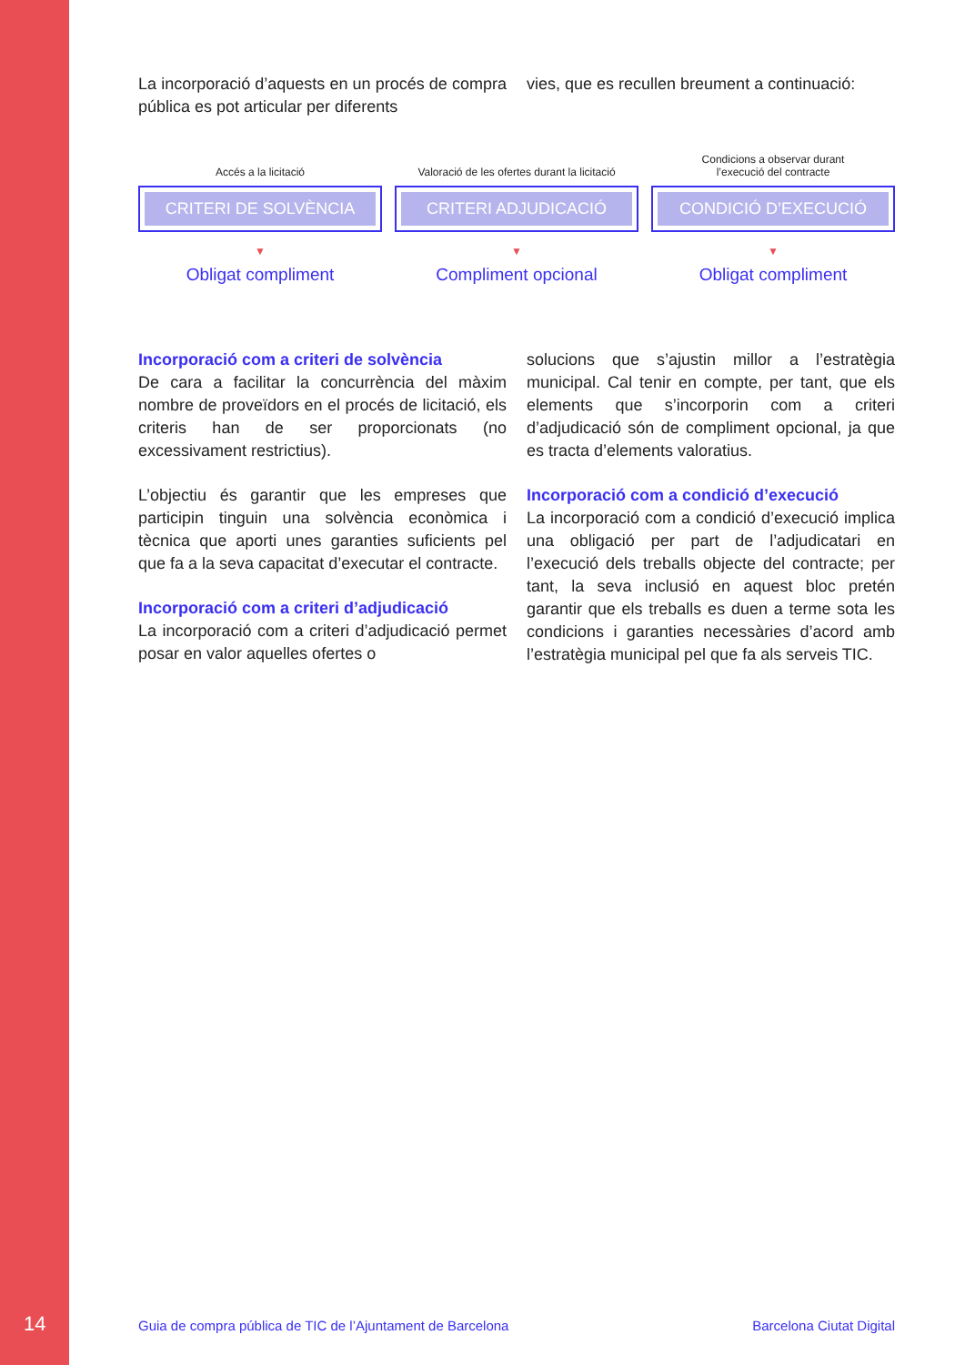La incorporació d’aquests en un procés de compra pública es pot articular per diferents
vies, que es recullen breument a continuació:
Accés a la licitació
CRITERI DE SOLVÈNCIA
▼
Obligat compliment
Valoració de les ofertes durant la licitació
CRITERI ADJUDICACIÓ
▼
Compliment opcional
Condicions a observar durant
l’execució del contracte
CONDICIÓ D’EXECUCIÓ
▼
Obligat compliment
Incorporació com a criteri de solvència
De cara a facilitar la concurrència del màxim nombre de proveïdors en el procés de licitació, els criteris han de ser proporcionats (no excessivament restrictius).
L’objectiu és garantir que les empreses que participin tinguin una solvència econòmica i tècnica que aporti unes garanties suficients pel que fa a la seva capacitat d’executar el contracte.
Incorporació com a criteri d’adjudicació
La incorporació com a criteri d’adjudicació permet posar en valor aquelles ofertes o
solucions que s’ajustin millor a l’estratègia municipal. Cal tenir en compte, per tant, que els elements que s’incorporin com a criteri d’adjudicació són de compliment opcional, ja que es tracta d’elements valoratius.
Incorporació com a condició d’execució
La incorporació com a condició d’execució implica una obligació per part de l’adjudicatari en l’execució dels treballs objecte del contracte; per tant, la seva inclusió en aquest bloc pretén garantir que els treballs es duen a terme sota les condicions i garanties necessàries d’acord amb l’estratègia municipal pel que fa als serveis TIC.
14 Guia de compra pública de TIC de l’Ajuntament de Barcelona Barcelona Ciutat Digital